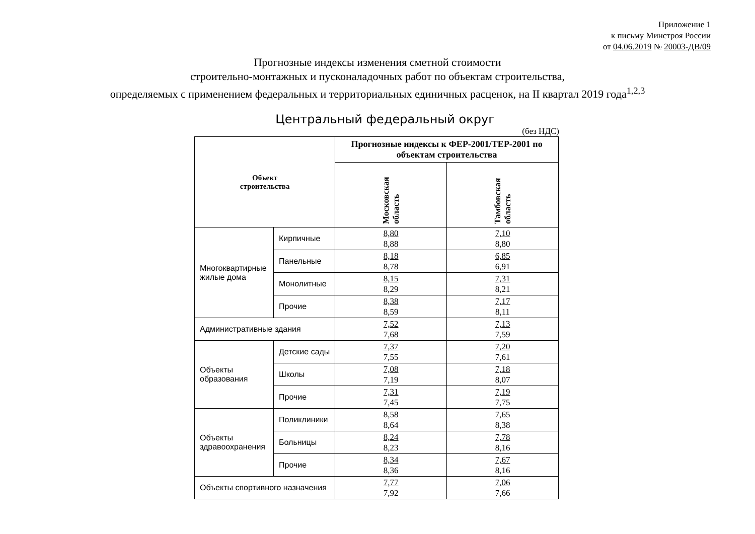Приложение 1
к письму Минстроя России
от 04.06.2019 № 20003-ДВ/09
Прогнозные индексы изменения сметной стоимости
строительно-монтажных и пусконаладочных работ по объектам строительства,
определяемых с применением федеральных и территориальных единичных расценок, на II квартал 2019 года<sup>1,2,3</sup>
Центральный федеральный округ
(без НДС)
| Объект строительства | | Прогнозные индексы к ФЕР-2001/ТЕР-2001 по объектам строительства | |
| --- | --- | --- | --- |
| | | Московская область | Тамбовская область |
| Многоквартирные жилые дома | Кирпичные | 8,80 8,88 | 7,10 8,80 |
| | Панельные | 8,18 8,78 | 6,85 6,91 |
| | Монолитные | 8,15 8,29 | 7,31 8,21 |
| | Прочие | 8,38 8,59 | 7,17 8,11 |
| Административные здания | | 7,52 7,68 | 7,13 7,59 |
| Объекты образования | Детские сады | 7,37 7,55 | 7,20 7,61 |
| | Школы | 7,08 7,19 | 7,18 8,07 |
| | Прочие | 7,31 7,45 | 7,19 7,75 |
| Объекты здравоохранения | Поликлиники | 8,58 8,64 | 7,65 8,38 |
| | Больницы | 8,24 8,23 | 7,78 8,16 |
| | Прочие | 8,34 8,36 | 7,67 8,16 |
| Объекты спортивного назначения | | 7,77 7,92 | 7,06 7,66 |